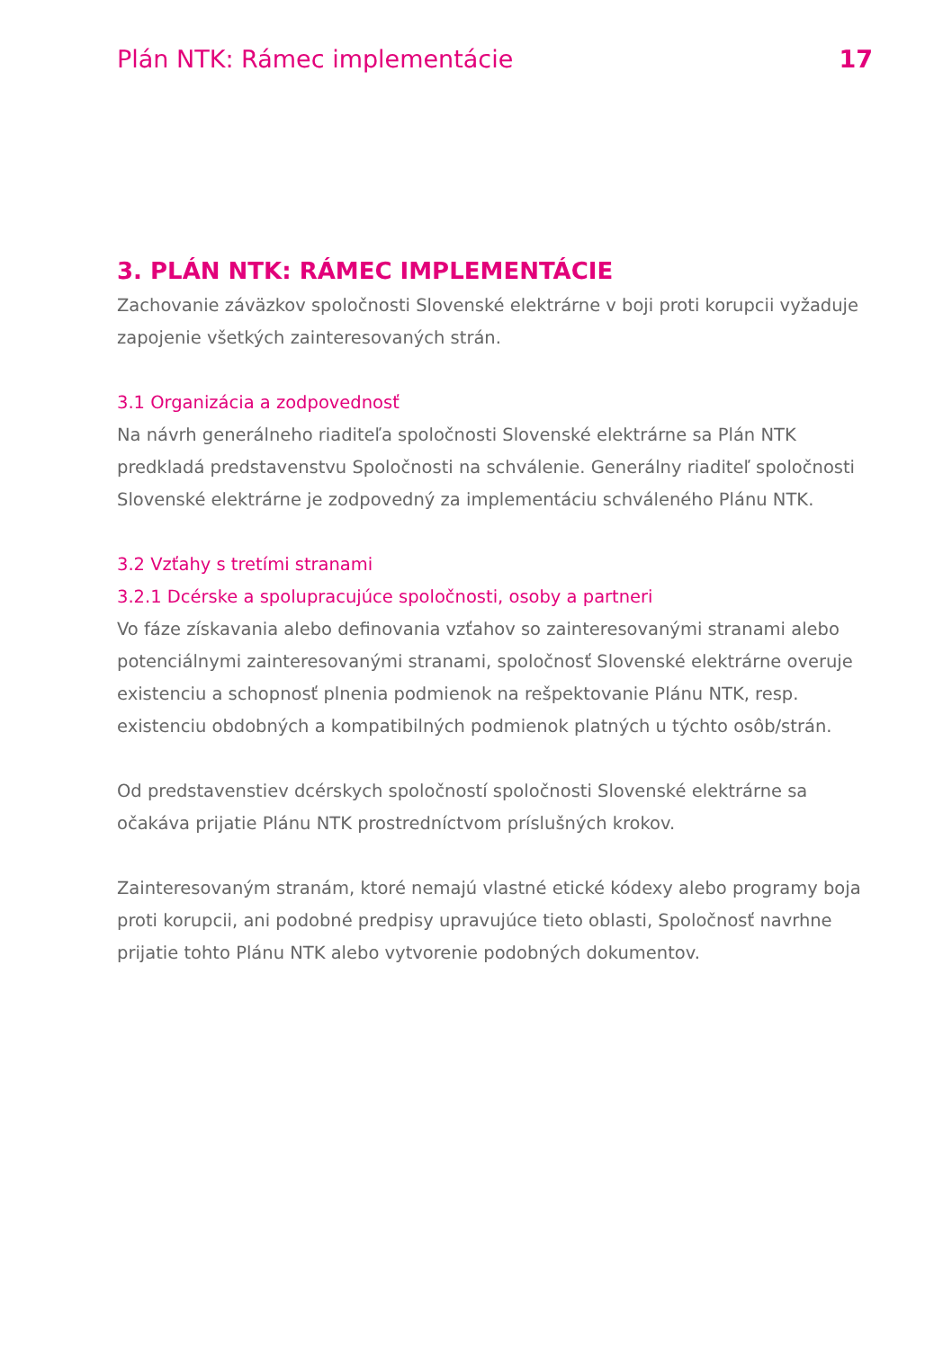Plán NTK: Rámec implementácie 17
3. PLÁN NTK: RÁMEC IMPLEMENTÁCIE
Zachovanie záväzkov spoločnosti Slovenské elektrárne v boji proti korupcii vyžaduje zapojenie všetkých zainteresovaných strán.
3.1 Organizácia a zodpovednosť
Na návrh generálneho riaditeľa spoločnosti Slovenské elektrárne sa Plán NTK predkladá predstavenstvu Spoločnosti na schválenie. Generálny riaditeľ spoločnosti Slovenské elektrárne je zodpovedný za implementáciu schváleného Plánu NTK.
3.2 Vzťahy s tretími stranami
3.2.1 Dcérske a spolupracujúce spoločnosti, osoby a partneri
Vo fáze získavania alebo definovania vzťahov so zainteresovanými stranami alebo potenciálnymi zainteresovanými stranami, spoločnosť Slovenské elektrárne overuje existenciu a schopnosť plnenia podmienok na rešpektovanie Plánu NTK, resp. existenciu obdobných a kompatibilných podmienok platných u týchto osôb/strán.
Od predstavenstiev dcérskych spoločností spoločnosti Slovenské elektrárne sa očakáva prijatie Plánu NTK prostredníctvom príslušných krokov.
Zainteresovaným stranám, ktoré nemajú vlastné etické kódexy alebo programy boja proti korupcii, ani podobné predpisy upravujúce tieto oblasti, Spoločnosť navrhne prijatie tohto Plánu NTK alebo vytvorenie podobných dokumentov.